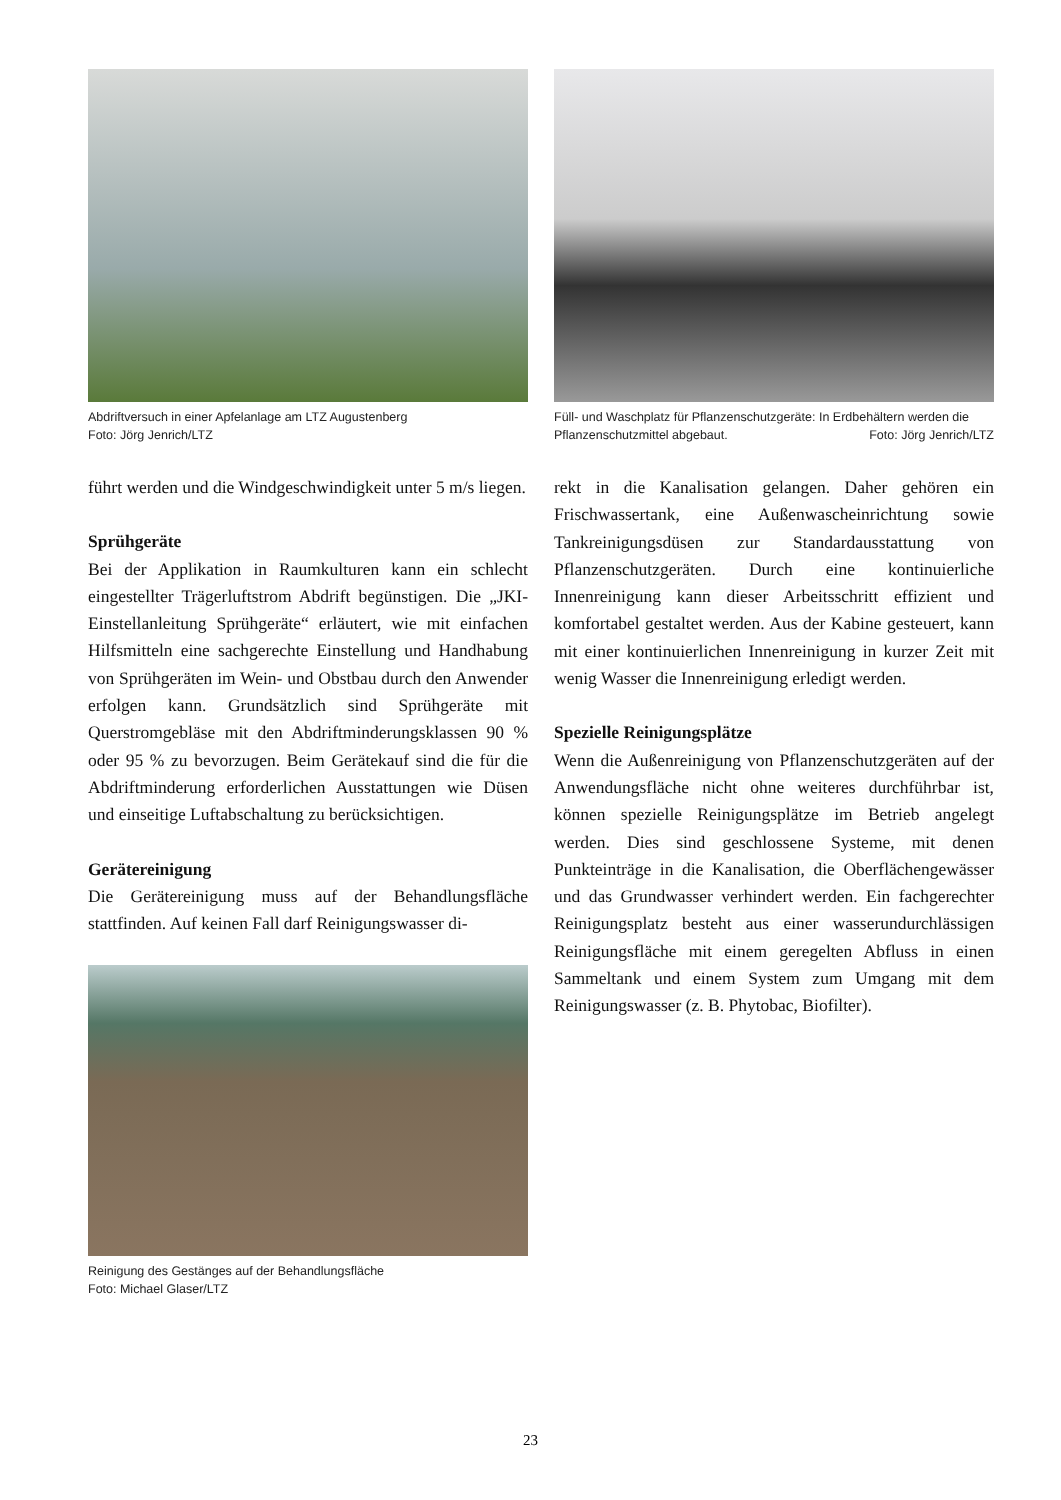Abdriftversuch in einer Apfelanlage am LTZ Augustenberg
Foto: Jörg Jenrich/LTZ
führt werden und die Windgeschwindigkeit unter 5 m/s liegen.
Sprühgeräte
Bei der Applikation in Raumkulturen kann ein schlecht eingestellter Trägerluftstrom Abdrift begünstigen. Die „JKI-Einstellanleitung Sprühgeräte“ erläutert, wie mit einfachen Hilfsmitteln eine sachgerechte Einstellung und Handhabung von Sprühgeräten im Wein- und Obstbau durch den Anwender erfolgen kann. Grundsätzlich sind Sprühgeräte mit Querstromgebläse mit den Abdriftminderungsklassen 90 % oder 95 % zu bevorzugen. Beim Gerätekauf sind die für die Abdriftminderung erforderlichen Ausstattungen wie Düsen und einseitige Luftabschaltung zu berücksichtigen.
Gerätereinigung
Die Gerätereinigung muss auf der Behandlungsfläche stattfinden. Auf keinen Fall darf Reinigungswasser di-
Reinigung des Gestänges auf der Behandlungsfläche
Foto: Michael Glaser/LTZ
Füll- und Waschplatz für Pflanzenschutzgeräte: In Erdbehältern werden die Pflanzenschutzmittel abgebaut. Foto: Jörg Jenrich/LTZ
rekt in die Kanalisation gelangen. Daher gehören ein Frischwassertank, eine Außenwascheinrichtung sowie Tankreinigungsdüsen zur Standardausstattung von Pflanzenschutzgeräten. Durch eine kontinuierliche Innenreinigung kann dieser Arbeitsschritt effizient und komfortabel gestaltet werden. Aus der Kabine gesteuert, kann mit einer kontinuierlichen Innenreinigung in kurzer Zeit mit wenig Wasser die Innenreinigung erledigt werden.
Spezielle Reinigungsplätze
Wenn die Außenreinigung von Pflanzenschutzgeräten auf der Anwendungsfläche nicht ohne weiteres durchführbar ist, können spezielle Reinigungsplätze im Betrieb angelegt werden. Dies sind geschlossene Systeme, mit denen Punkteinträge in die Kanalisation, die Oberflächengewässer und das Grundwasser verhindert werden. Ein fachgerechter Reinigungsplatz besteht aus einer wasserundurchlässigen Reinigungsfläche mit einem geregelten Abfluss in einen Sammeltank und einem System zum Umgang mit dem Reinigungswasser (z. B. Phytobac, Biofilter).
23